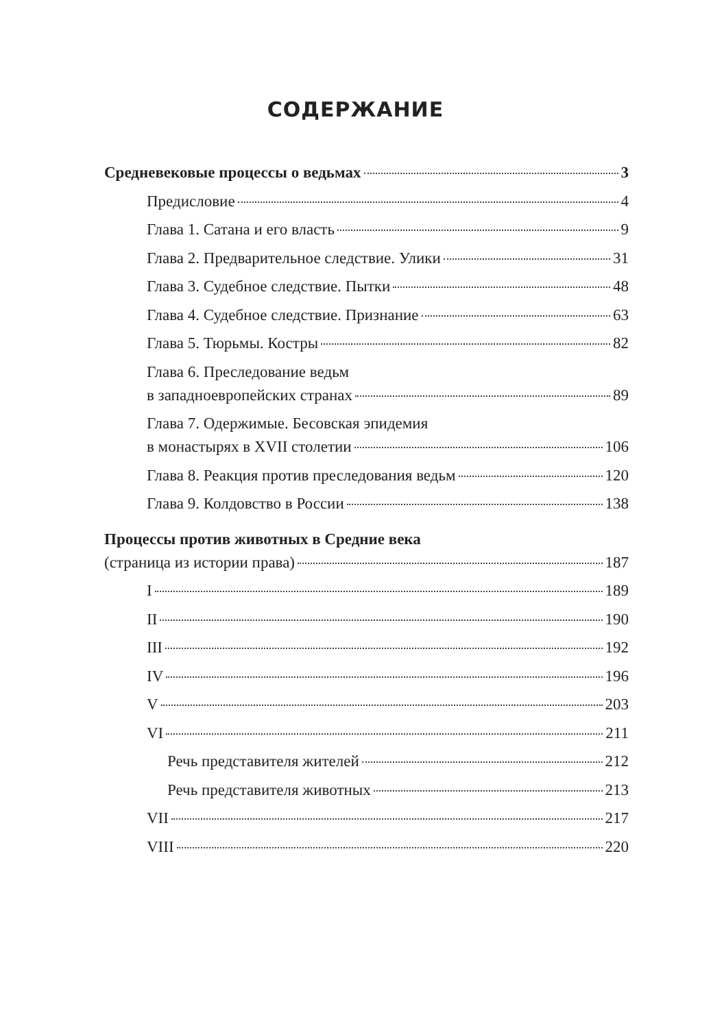СОДЕРЖАНИЕ
Средневековые процессы о ведьмах 3
Предисловие 4
Глава 1. Сатана и его власть 9
Глава 2. Предварительное следствие. Улики 31
Глава 3. Судебное следствие. Пытки 48
Глава 4. Судебное следствие. Признание 63
Глава 5. Тюрьмы. Костры 82
Глава 6. Преследование ведьм
в западноевропейских странах 89
Глава 7. Одержимые. Бесовская эпидемия
в монастырях в XVII столетии 106
Глава 8. Реакция против преследования ведьм 120
Глава 9. Колдовство в России 138
Процессы против животных в Средние века
(страница из истории права) 187
I 189
II 190
III 192
IV 196
V 203
VI 211
Речь представителя жителей 212
Речь представителя животных 213
VII 217
VIII 220